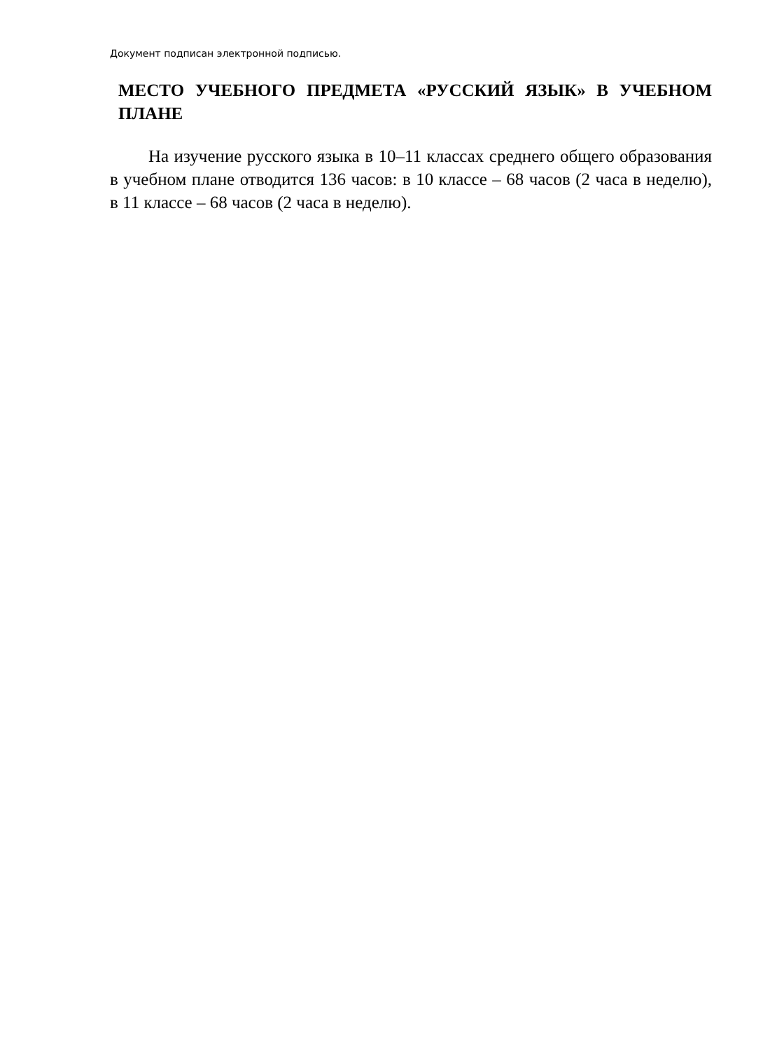Документ подписан электронной подписью.
МЕСТО УЧЕБНОГО ПРЕДМЕТА «РУССКИЙ ЯЗЫК» В УЧЕБНОМ ПЛАНЕ
На изучение русского языка в 10–11 классах среднего общего образования в учебном плане отводится 136 часов: в 10 классе – 68 часов (2 часа в неделю), в 11 классе – 68 часов (2 часа в неделю).